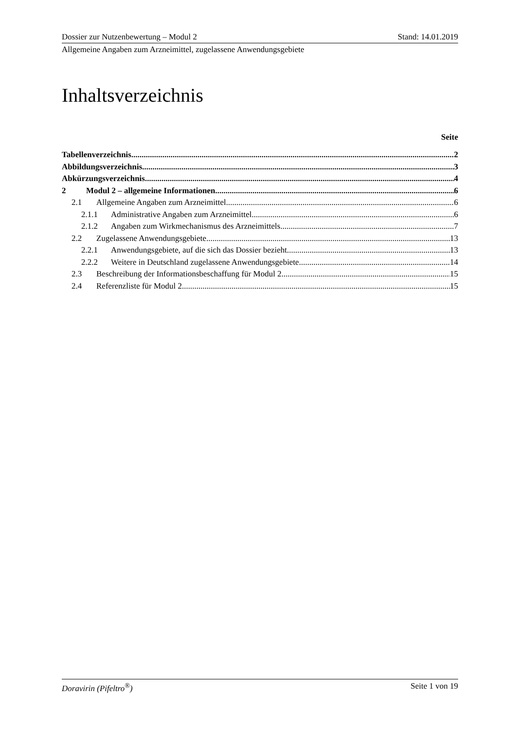Dossier zur Nutzenbewertung – Modul 2 Stand: 14.01.2019
Allgemeine Angaben zum Arzneimittel, zugelassene Anwendungsgebiete
Inhaltsverzeichnis
Seite
Tabellenverzeichnis 2
Abbildungsverzeichnis 3
Abkürzungsverzeichnis 4
2 Modul 2 – allgemeine Informationen 6
2.1 Allgemeine Angaben zum Arzneimittel 6
2.1.1 Administrative Angaben zum Arzneimittel 6
2.1.2 Angaben zum Wirkmechanismus des Arzneimittels 7
2.2 Zugelassene Anwendungsgebiete 13
2.2.1 Anwendungsgebiete, auf die sich das Dossier bezieht 13
2.2.2 Weitere in Deutschland zugelassene Anwendungsgebiete 14
2.3 Beschreibung der Informationsbeschaffung für Modul 2 15
2.4 Referenzliste für Modul 2 15
Doravirin (Pifeltro<sup>®</sup>) Seite 1 von 19